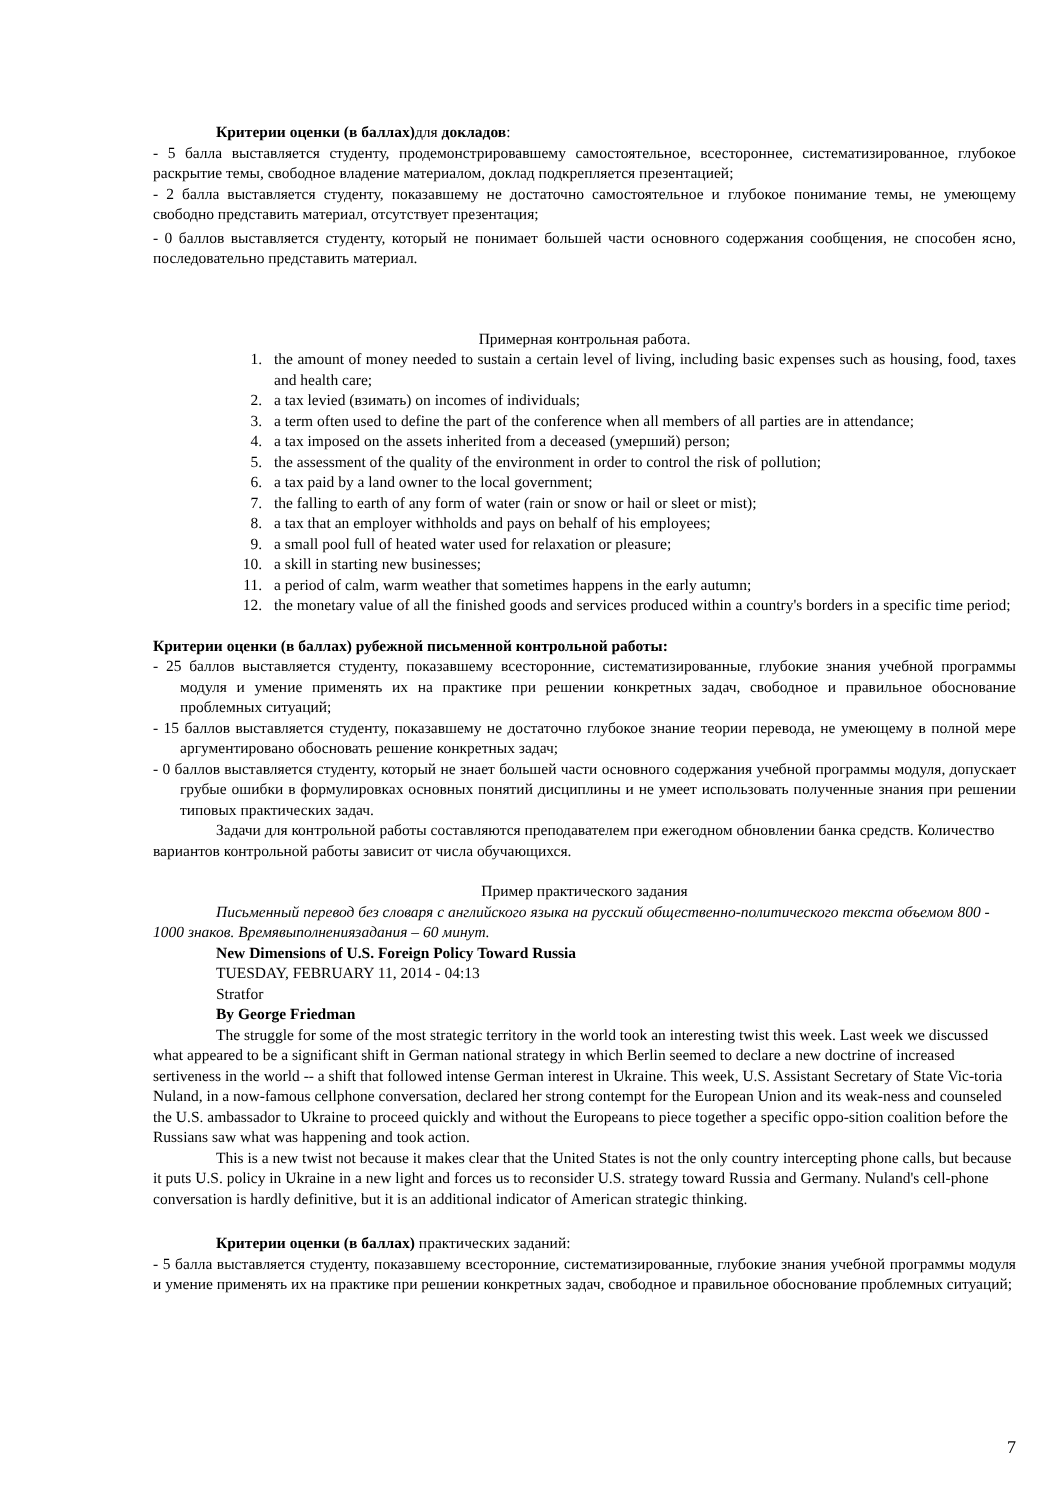Критерии оценки (в баллах) для докладов:
- 5 балла выставляется студенту, продемонстрировавшему самостоятельное, всестороннее, систематизированное, глубокое раскрытие темы, свободное владение материалом, доклад подкрепляется презентацией;
- 2 балла выставляется студенту, показавшему не достаточно самостоятельное и глубокое понимание темы, не умеющему свободно представить материал, отсутствует презентация;
- 0 баллов выставляется студенту, который не понимает большей части основного содержания сообщения, не способен ясно, последовательно представить материал.
Примерная контрольная работа.
1. the amount of money needed to sustain a certain level of living, including basic expenses such as housing, food, taxes and health care;
2. a tax levied (взимать) on incomes of individuals;
3. a term often used to define the part of the conference when all members of all parties are in attendance;
4. a tax imposed on the assets inherited from a deceased (умерший) person;
5. the assessment of the quality of the environment in order to control the risk of pollution;
6. a tax paid by a land owner to the local government;
7. the falling to earth of any form of water (rain or snow or hail or sleet or mist);
8. a tax that an employer withholds and pays on behalf of his employees;
9. a small pool full of heated water used for relaxation or pleasure;
10. a skill in starting new businesses;
11. a period of calm, warm weather that sometimes happens in the early autumn;
12. the monetary value of all the finished goods and services produced within a country's borders in a specific time period;
Критерии оценки (в баллах) рубежной письменной контрольной работы:
- 25 баллов выставляется студенту, показавшему всесторонние, систематизированные, глубокие знания учебной программы модуля и умение применять их на практике при решении конкретных задач, свободное и правильное обоснование проблемных ситуаций;
- 15 баллов выставляется студенту, показавшему не достаточно глубокое знание теории перевода, не умеющему в полной мере аргументировано обосновать решение конкретных задач;
- 0 баллов выставляется студенту, который не знает большей части основного содержания учебной программы модуля, допускает грубые ошибки в формулировках основных понятий дисциплины и не умеет использовать полученные знания при решении типовых практических задач.
Задачи для контрольной работы составляются преподавателем при ежегодном обновлении банка средств. Количество вариантов контрольной работы зависит от числа обучающихся.
Пример практического задания
Письменный перевод без словаря с английского языка на русский общественно-политического текста объемом 800 - 1000 знаков. Времявыполнениязадания – 60 минут.
New Dimensions of U.S. Foreign Policy Toward Russia
TUESDAY, FEBRUARY 11, 2014 - 04:13
Stratfor
By George Friedman
The struggle for some of the most strategic territory in the world took an interesting twist this week. Last week we discussed what appeared to be a significant shift in German national strategy in which Berlin seemed to declare a new doctrine of increased sertiveness in the world -- a shift that followed intense German interest in Ukraine. This week, U.S. Assistant Secretary of State Vic-toria Nuland, in a now-famous cellphone conversation, declared her strong contempt for the European Union and its weak-ness and counseled the U.S. ambassador to Ukraine to proceed quickly and without the Europeans to piece together a specific oppo-sition coalition before the Russians saw what was happening and took action.
This is a new twist not because it makes clear that the United States is not the only country intercepting phone calls, but because it puts U.S. policy in Ukraine in a new light and forces us to reconsider U.S. strategy toward Russia and Germany. Nuland's cell-phone conversation is hardly definitive, but it is an additional indicator of American strategic thinking.
Критерии оценки (в баллах) практических заданий:
- 5 балла выставляется студенту, показавшему всесторонние, систематизированные, глубокие знания учебной программы модуля и умение применять их на практике при решении конкретных задач, свободное и правильное обоснование проблемных ситуаций;
7